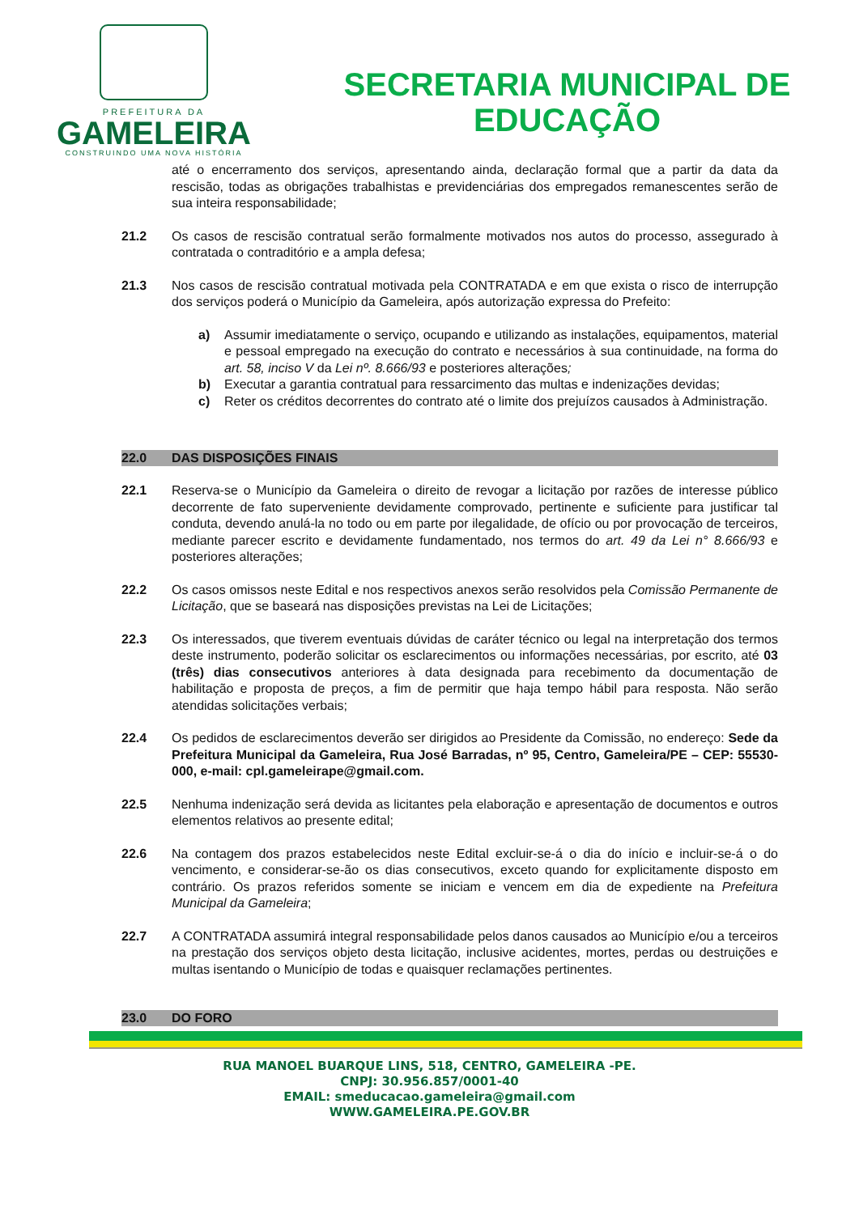PREFEITURA DA
GAMELEIRA
CONSTRUINDO UMA NOVA HISTÓRIA
SECRETARIA MUNICIPAL DE
EDUCAÇÃO
até o encerramento dos serviços, apresentando ainda, declaração formal que a partir da data da rescisão, todas as obrigações trabalhistas e previdenciárias dos empregados remanescentes serão de sua inteira responsabilidade;
21.2 Os casos de rescisão contratual serão formalmente motivados nos autos do processo, assegurado à contratada o contraditório e a ampla defesa;
21.3 Nos casos de rescisão contratual motivada pela CONTRATADA e em que exista o risco de interrupção dos serviços poderá o Município da Gameleira, após autorização expressa do Prefeito:
a) Assumir imediatamente o serviço, ocupando e utilizando as instalações, equipamentos, material e pessoal empregado na execução do contrato e necessários à sua continuidade, na forma do art. 58, inciso V da Lei nº. 8.666/93 e posteriores alterações;
b) Executar a garantia contratual para ressarcimento das multas e indenizações devidas;
c) Reter os créditos decorrentes do contrato até o limite dos prejuízos causados à Administração.
22.0 DAS DISPOSIÇÕES FINAIS
22.1 Reserva-se o Município da Gameleira o direito de revogar a licitação por razões de interesse público decorrente de fato superveniente devidamente comprovado, pertinente e suficiente para justificar tal conduta, devendo anulá-la no todo ou em parte por ilegalidade, de ofício ou por provocação de terceiros, mediante parecer escrito e devidamente fundamentado, nos termos do art. 49 da Lei n° 8.666/93 e posteriores alterações;
22.2 Os casos omissos neste Edital e nos respectivos anexos serão resolvidos pela Comissão Permanente de Licitação, que se baseará nas disposições previstas na Lei de Licitações;
22.3 Os interessados, que tiverem eventuais dúvidas de caráter técnico ou legal na interpretação dos termos deste instrumento, poderão solicitar os esclarecimentos ou informações necessárias, por escrito, até 03 (três) dias consecutivos anteriores à data designada para recebimento da documentação de habilitação e proposta de preços, a fim de permitir que haja tempo hábil para resposta. Não serão atendidas solicitações verbais;
22.4 Os pedidos de esclarecimentos deverão ser dirigidos ao Presidente da Comissão, no endereço: Sede da Prefeitura Municipal da Gameleira, Rua José Barradas, nº 95, Centro, Gameleira/PE – CEP: 55530-000, e-mail: cpl.gameleirape@gmail.com.
22.5 Nenhuma indenização será devida as licitantes pela elaboração e apresentação de documentos e outros elementos relativos ao presente edital;
22.6 Na contagem dos prazos estabelecidos neste Edital excluir-se-á o dia do início e incluir-se-á o do vencimento, e considerar-se-ão os dias consecutivos, exceto quando for explicitamente disposto em contrário. Os prazos referidos somente se iniciam e vencem em dia de expediente na Prefeitura Municipal da Gameleira;
22.7 A CONTRATADA assumirá integral responsabilidade pelos danos causados ao Município e/ou a terceiros na prestação dos serviços objeto desta licitação, inclusive acidentes, mortes, perdas ou destruições e multas isentando o Município de todas e quaisquer reclamações pertinentes.
23.0 DO FORO
RUA MANOEL BUARQUE LINS, 518, CENTRO, GAMELEIRA -PE.
CNPJ: 30.956.857/0001-40
EMAIL: smeducacao.gameleira@gmail.com
WWW.GAMELEIRA.PE.GOV.BR